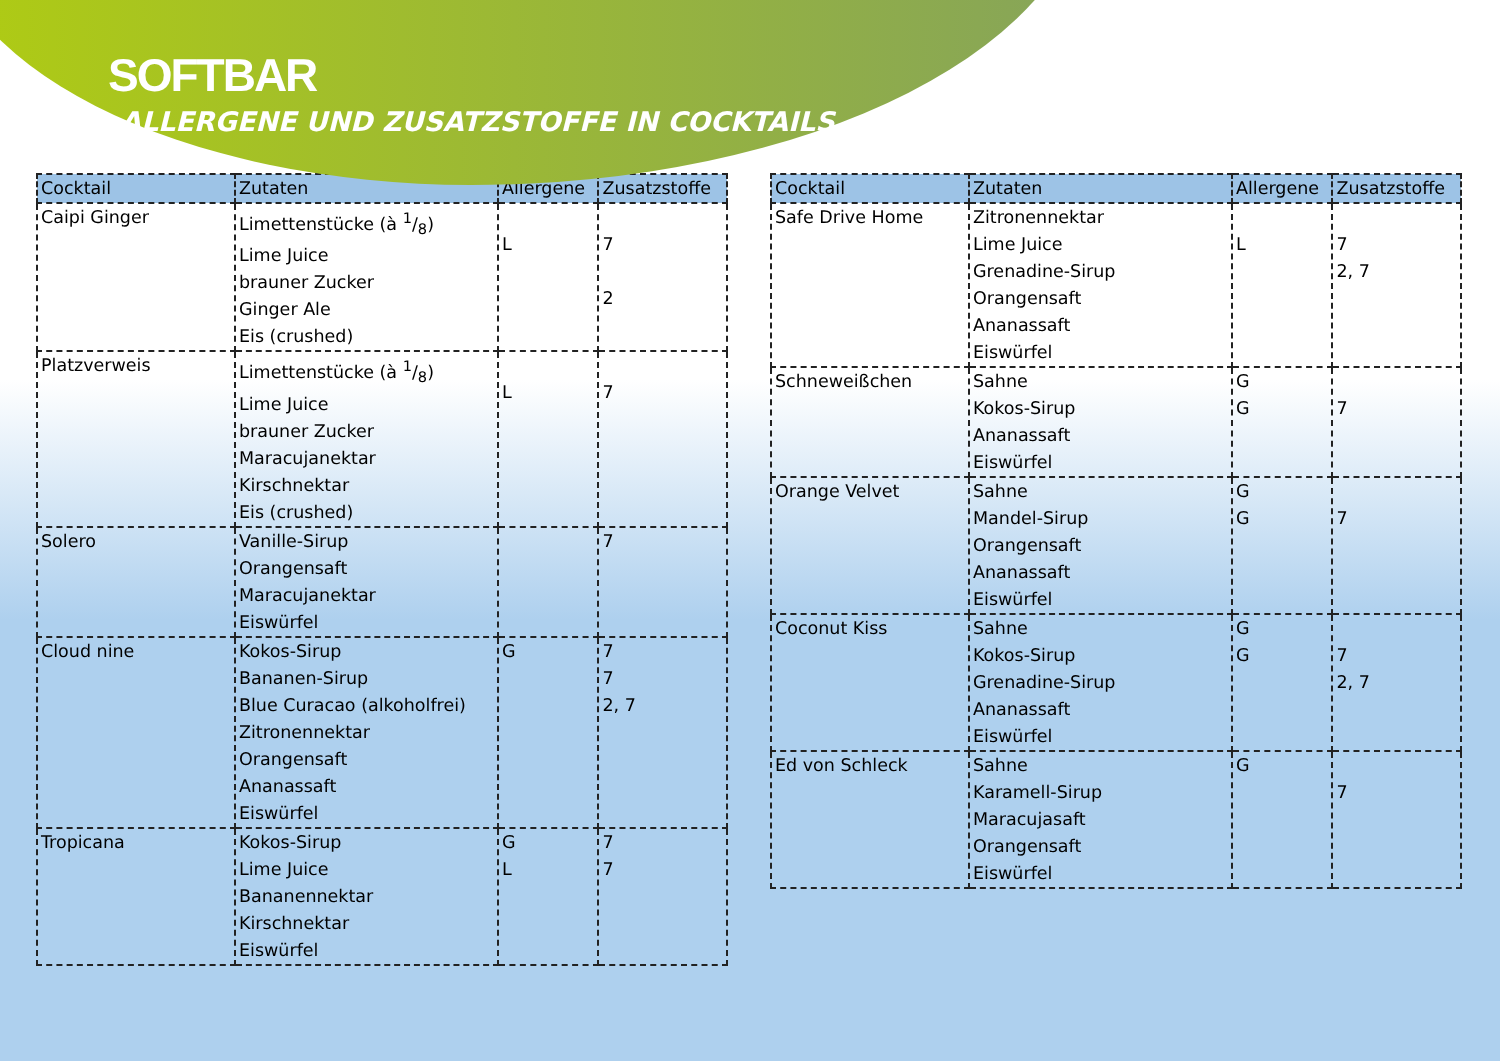SOFTBAR
ALLERGENE UND ZUSATZSTOFFE IN COCKTAILS
| Cocktail | Zutaten | Allergene | Zusatzstoffe |
| --- | --- | --- | --- |
| Caipi Ginger | Limettenstücke (à 1/8) Lime Juice brauner Zucker Ginger Ale Eis (crushed) | L | 7 2 |
| Platzverweis | Limettenstücke (à 1/8) Lime Juice brauner Zucker Maracujanektar Kirschnektar Eis (crushed) | L | 7 |
| Solero | Vanille-Sirup Orangensaft Maracujanektar Eiswürfel | | 7 |
| Cloud nine | Kokos-Sirup Bananen-Sirup Blue Curacao (alkoholfrei) Zitronennektar Orangensaft Ananassaft Eiswürfel | G | 7 7 2, 7 |
| Tropicana | Kokos-Sirup Lime Juice Bananennektar Kirschnektar Eiswürfel | G L | 7 7 |
| Cocktail | Zutaten | Allergene | Zusatzstoffe |
| --- | --- | --- | --- |
| Safe Drive Home | Zitronennektar Lime Juice Grenadine-Sirup Orangensaft Ananassaft Eiswürfel | L | 7 2, 7 |
| Schneweißchen | Sahne Kokos-Sirup Ananassaft Eiswürfel | G G | 7 |
| Orange Velvet | Sahne Mandel-Sirup Orangensaft Ananassaft Eiswürfel | G G | 7 |
| Coconut Kiss | Sahne Kokos-Sirup Grenadine-Sirup Ananassaft Eiswürfel | G G | 7 2, 7 |
| Ed von Schleck | Sahne Karamell-Sirup Maracujasaft Orangensaft Eiswürfel | G | 7 |